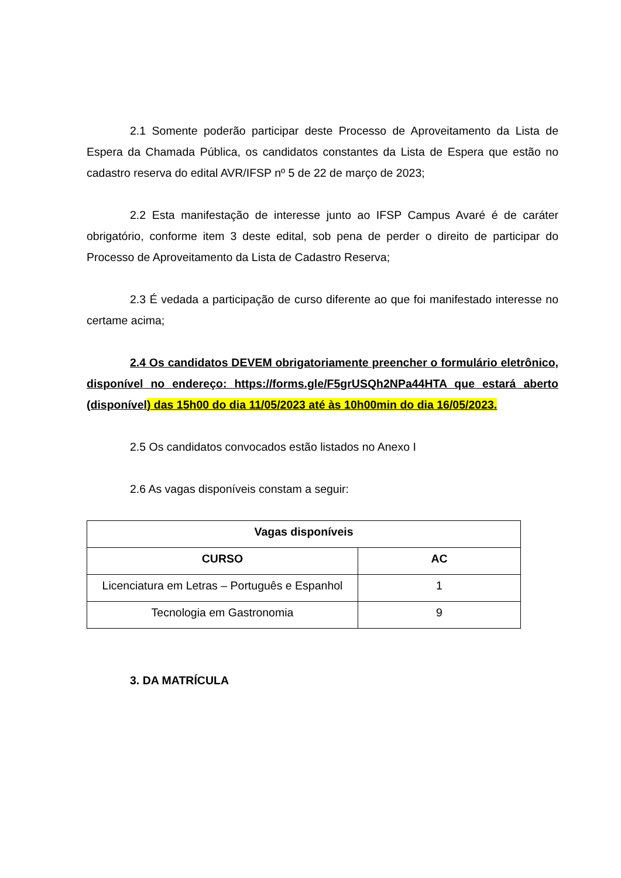2.1 Somente poderão participar deste Processo de Aproveitamento da Lista de Espera da Chamada Pública, os candidatos constantes da Lista de Espera que estão no cadastro reserva do edital AVR/IFSP nº 5 de 22 de março de 2023;
2.2 Esta manifestação de interesse junto ao IFSP Campus Avaré é de caráter obrigatório, conforme item 3 deste edital, sob pena de perder o direito de participar do Processo de Aproveitamento da Lista de Cadastro Reserva;
2.3 É vedada a participação de curso diferente ao que foi manifestado interesse no certame acima;
2.4 Os candidatos DEVEM obrigatoriamente preencher o formulário eletrônico, disponível no endereço: https://forms.gle/F5grUSQh2NPa44HTA que estará aberto (disponível) das 15h00 do dia 11/05/2023 até às 10h00min do dia 16/05/2023.
2.5 Os candidatos convocados estão listados no Anexo I
2.6 As vagas disponíveis constam a seguir:
| Vagas disponíveis | |
| --- | --- |
| CURSO | AC |
| Licenciatura em Letras – Português e Espanhol | 1 |
| Tecnologia em Gastronomia | 9 |
3. DA MATRÍCULA